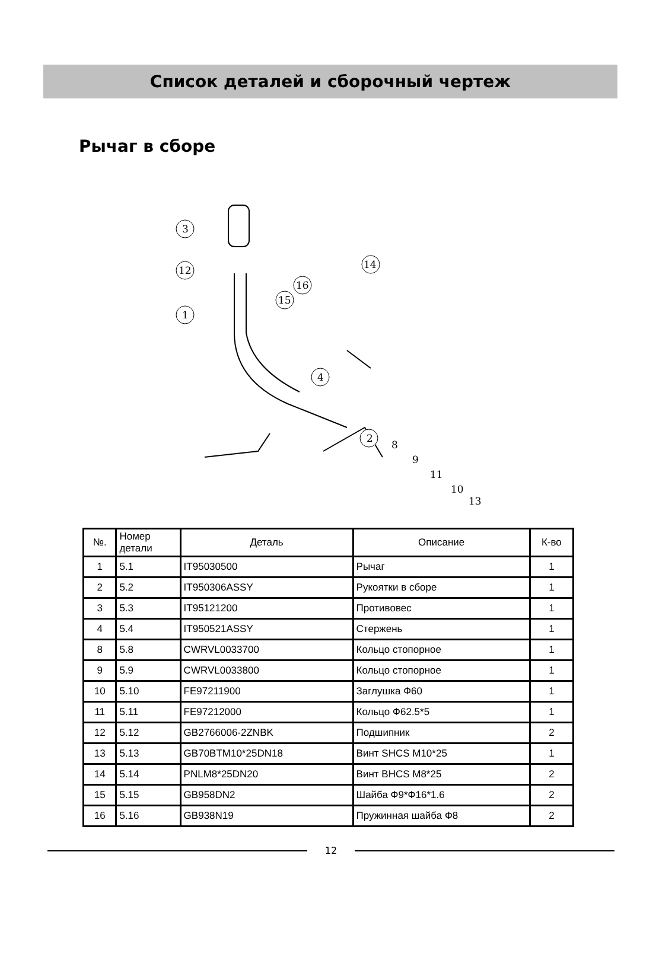Список деталей и сборочный чертеж
Рычаг в сборе
3
12
1
4
14
16
15
2
8
9
11
10
13
| №. | Номер детали | Деталь | Описание | К-во |
| --- | --- | --- | --- | --- |
| 1 | 5.1 | IT95030500 | Рычаг | 1 |
| 2 | 5.2 | IT950306ASSY | Рукоятки в сборе | 1 |
| 3 | 5.3 | IT95121200 | Противовес | 1 |
| 4 | 5.4 | IT950521ASSY | Стержень | 1 |
| 8 | 5.8 | CWRVL0033700 | Кольцо стопорное | 1 |
| 9 | 5.9 | CWRVL0033800 | Кольцо стопорное | 1 |
| 10 | 5.10 | FE97211900 | Заглушка Ф60 | 1 |
| 11 | 5.11 | FE97212000 | Кольцо Ф62.5*5 | 1 |
| 12 | 5.12 | GB2766006-2ZNBK | Подшипник | 2 |
| 13 | 5.13 | GB70BTM10*25DN18 | Винт SHCS M10*25 | 1 |
| 14 | 5.14 | PNLM8*25DN20 | Винт BHCS M8*25 | 2 |
| 15 | 5.15 | GB958DN2 | Шайба Ф9*Ф16*1.6 | 2 |
| 16 | 5.16 | GB938N19 | Пружинная шайба Ф8 | 2 |
12